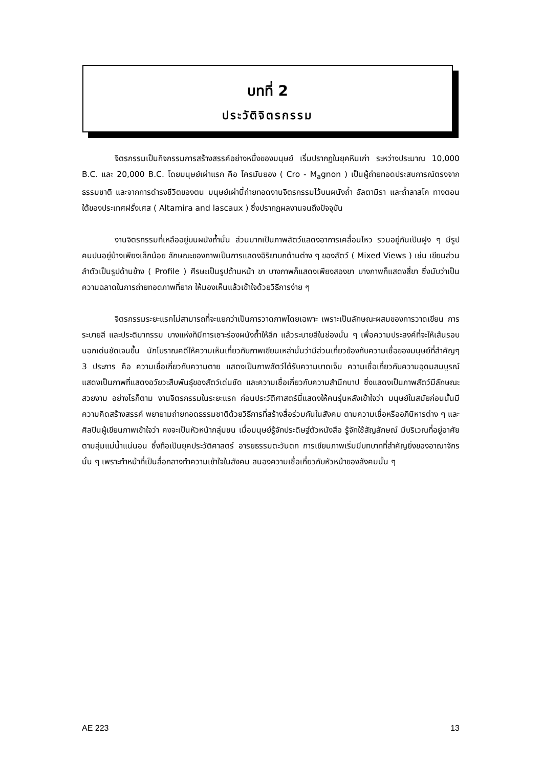บทที่ 2
ประวัติจิตรกรรม
จิตรกรรมเป็นกิจกรรมการสร้างสรรค์อย่างหนึ่งของมนุษย์ เริ่มปรากฏในยุคหินเก่า ระหว่างประมาณ 10,000 B.C. และ 20,000 B.C. โดยมนุษย์เผ่าแรก คือ โครมันยอง ( Cro - M<sub>a</sub>gnon ) เป็นผู้ถ่ายทอดประสบการณ์ตรงจากธรรมชาติ และจากการดำรงชีวิตของตน มนุษย์เผ่านี้ถ่ายทอดงานจิตรกรรมไว้บนผนังถ้ำ อัลตามิรา และถ้ำลาสโค ทางตอนใต้ของประเทศฝรั่งเศส ( Altamira and lascaux ) ซึ่งปรากฏผลงานจนถึงปัจจุบัน
งานจิตรกรรมที่เหลืออยู่บนผนังถ้ำนั้น ส่วนมากเป็นภาพสัตว์แสดงอาการเคลื่อนไหว รวมอยู่กันเป็นฝูง ๆ มีรูปคนปนอยู่บ้างเพียงเล็กน้อย ลักษณะของภาพเป็นการแสดงอิริยาบถด้านต่าง ๆ ของสัตว์ ( Mixed Views ) เช่น เขียนส่วนลำตัวเป็นรูปด้านข้าง ( Profile ) ศีรษะเป็นรูปด้านหน้า ขา บางภาพก็แสดงเพียงสองขา บางภาพก็แสดงสี่ขา ซึ่งนับว่าเป็นความฉลาดในการถ่ายทอดภาพที่ยาก ให้มองเห็นแล้วเข้าใจด้วยวิธีการง่าย ๆ
จิตรกรรมระยะแรกไม่สามารถที่จะแยกว่าเป็นการวาดภาพโดยเฉพาะ เพราะเป็นลักษณะผสมของการวาดเขียน การระบายสี และประติมากรรม บางแห่งก็มีการเซาะร่องผนังถ้ำให้ลึก แล้วระบายสีในช่องนั้น ๆ เพื่อความประสงค์ที่จะให้เส้นรอบนอกเด่นชัดเจนขึ้น นักโบราณคดีให้ความเห็นเกี่ยวกับภาพเขียนเหล่านั้นว่ามีส่วนเกี่ยวข้องกับความเชื่อของมนุษย์ที่สำคัญๆ 3 ประการ คือ ความเชื่อเกี่ยวกับความตาย แสดงเป็นภาพสัตว์ได้รับความบาดเจ็บ ความเชื่อเกี่ยวกับความอุดมสมบูรณ์ แสดงเป็นภาพที่แสดงอวัยวะสืบพันธุ์ของสัตว์เด่นชัด และความเชื่อเกี่ยวกับความสำนึกบาป ซึ่งแสดงเป็นภาพสัตว์มีลักษณะสวยงาม อย่างไรก็ตาม งานจิตรกรรมในระยะแรก ก่อนประวัติศาสตร์นี้แสดงให้คนรุ่นหลังเข้าใจว่า มนุษย์ในสมัยก่อนนั้นมีความคิดสร้างสรรค์ พยายามถ่ายทอดธรรมชาติด้วยวิธีการที่สร้างสื่อร่วมกันในสังคม ตามความเชื่อหรืออภินิหารต่าง ๆ และศิลปินผู้เขียนภาพเข้าใจว่า คงจะเป็นหัวหน้ากลุ่มชน เมื่อมนุษย์รู้จักประดิษฐ์ตัวหนังสือ รู้จักใช้สัญลักษณ์ มีบริเวณที่อยู่อาศัยตามลุ่มแม่น้ำแน่นอน ซึ่งถือเป็นยุคประวัติศาสตร์ อารยธรรมตะวันตก การเขียนภาพเริ่มมีบทบาทที่สำคัญยิ่งของอาณาจักรนั้น ๆ เพราะทำหน้าที่เป็นสื่อกลางทำความเข้าใจในสังคม สนองความเชื่อเกี่ยวกับหัวหน้าของสังคมนั้น ๆ
AE 223 13